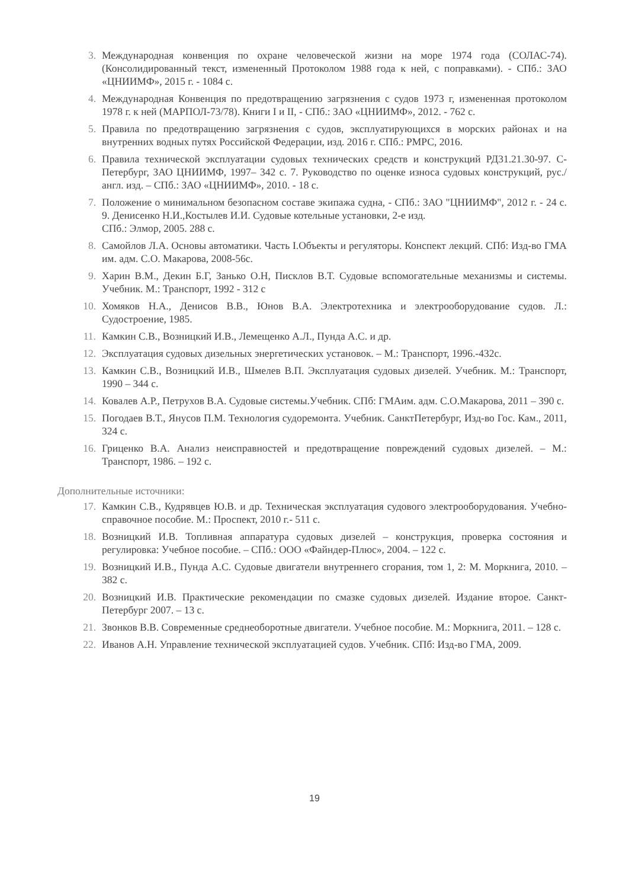3. Международная конвенция по охране человеческой жизни на море 1974 года (СОЛАС-74). (Консолидированный текст, измененный Протоколом 1988 года к ней, с поправками). - СПб.: ЗАО «ЦНИИМФ», 2015 г. - 1084 с.
4. Международная Конвенция по предотвращению загрязнения с судов 1973 г, измененная протоколом 1978 г. к ней (МАРПОЛ-73/78). Книги I и II, - СПб.: ЗАО «ЦНИИМФ», 2012. - 762 с.
5. Правила по предотвращению загрязнения с судов, эксплуатирующихся в морских районах и на внутренних водных путях Российской Федерации, изд. 2016 г. СПб.: РМРС, 2016.
6. Правила технической эксплуатации судовых технических средств и конструкций РД31.21.30-97. С-Петербург, ЗАО ЦНИИМФ, 1997– 342 с. 7. Руководство по оценке износа судовых конструкций, рус./англ. изд. – СПб.: ЗАО «ЦНИИМФ», 2010. - 18 с.
7. Положение о минимальном безопасном составе экипажа судна, - СПб.: ЗАО "ЦНИИМФ", 2012 г. - 24 с. 9. Денисенко Н.И.,Костылев И.И. Судовые котельные установки, 2-е изд.
СПб.: Элмор, 2005. 288 с.
8. Самойлов Л.А. Основы автоматики. Часть I.Объекты и регуляторы. Конспект лекций. СПб: Изд-во ГМА им. адм. С.О. Макарова, 2008-56с.
9. Харин В.М., Декин Б.Г, Занько О.Н, Писклов В.Т. Судовые вспомогательные механизмы и системы. Учебник. М.: Транспорт, 1992 - 312 с
10. Хомяков Н.А., Денисов В.В., Юнов В.А. Электротехника и электрооборудование судов. Л.: Судостроение, 1985.
11. Камкин С.В., Возницкий И.В., Лемещенко А.Л., Пунда А.С. и др.
12. Эксплуатация судовых дизельных энергетических установок. – М.: Транспорт, 1996.-432с.
13. Камкин С.В., Возницкий И.В., Шмелев В.П. Эксплуатация судовых дизелей. Учебник. М.: Транспорт, 1990 – 344 с.
14. Ковалев А.Р., Петрухов В.А. Судовые системы.Учебник. СПб: ГМАим. адм. С.О.Макарова, 2011 – 390 с.
15. Погодаев В.Т., Янусов П.М. Технология судоремонта. Учебник. СанктПетербург, Изд-во Гос. Кам., 2011, 324 с.
16. Гриценко В.А. Анализ неисправностей и предотвращение повреждений судовых дизелей. – М.: Транспорт, 1986. – 192 с.
Дополнительные источники:
17. Камкин С.В., Кудрявцев Ю.В. и др. Техническая эксплуатация судового электрооборудования. Учебно-справочное пособие. М.: Проспект, 2010 г.- 511 с.
18. Возницкий И.В. Топливная аппаратура судовых дизелей – конструкция, проверка состояния и регулировка: Учебное пособие. – СПб.: ООО «Файндер-Плюс», 2004. – 122 с.
19. Возницкий И.В., Пунда А.С. Судовые двигатели внутреннего сгорания, том 1, 2: М. Моркнига, 2010. – 382 с.
20. Возницкий И.В. Практические рекомендации по смазке судовых дизелей. Издание второе. Санкт-Петербург 2007. – 13 с.
21. Звонков В.В. Современные среднеоборотные двигатели. Учебное пособие. М.: Моркнига, 2011. – 128 с.
22. Иванов А.Н. Управление технической эксплуатацией судов. Учебник. СПб: Изд-во ГМА, 2009.
19